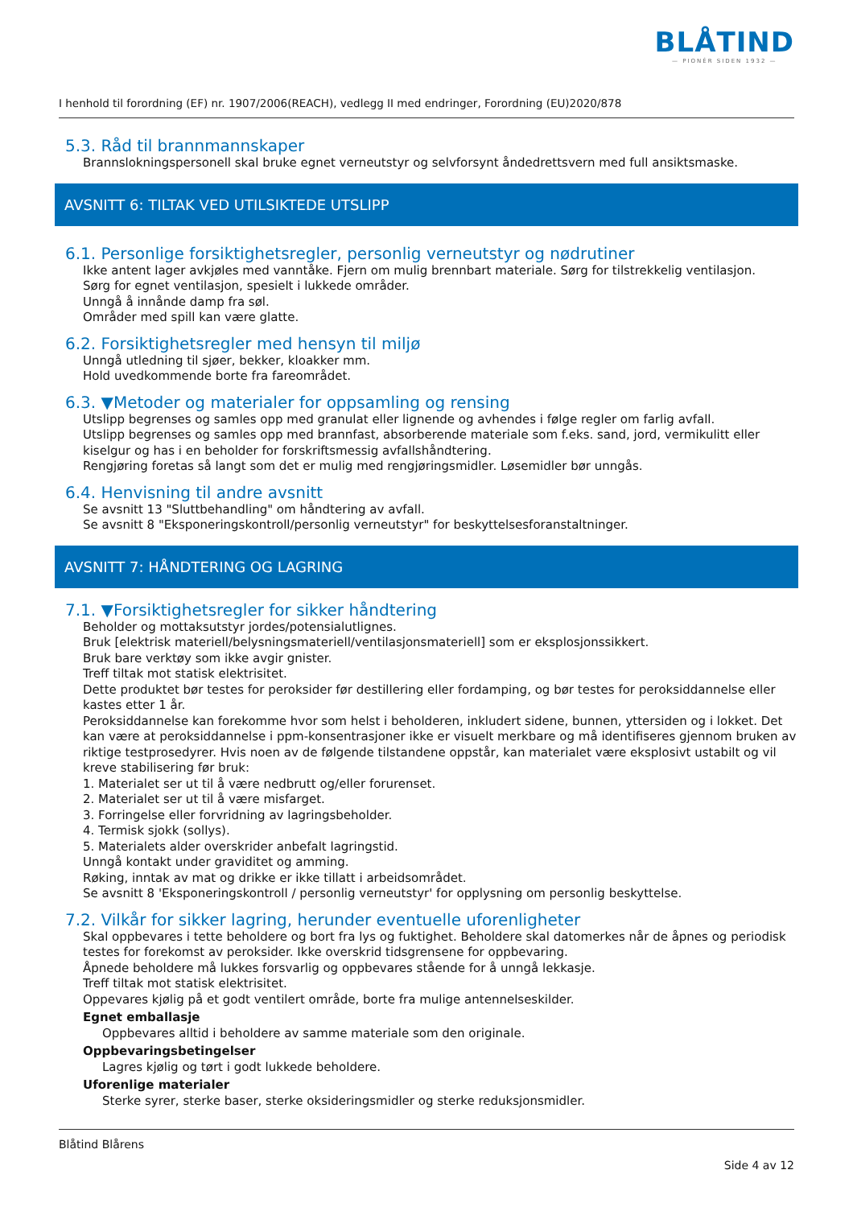BLÅTIND
— PIONÉR SIDEN 1932 —
I henhold til forordning (EF) nr. 1907/2006(REACH), vedlegg II med endringer, Forordning (EU)2020/878
5.3. Råd til brannmannskaper
Brannslokningspersonell skal bruke egnet verneutstyr og selvforsynt åndedrettsvern med full ansiktsmaske.
AVSNITT 6: TILTAK VED UTILSIKTEDE UTSLIPP
6.1. Personlige forsiktighetsregler, personlig verneutstyr og nødrutiner
Ikke antent lager avkjøles med vanntåke. Fjern om mulig brennbart materiale. Sørg for tilstrekkelig ventilasjon.
Sørg for egnet ventilasjon, spesielt i lukkede områder.
Unngå å innånde damp fra søl.
Områder med spill kan være glatte.
6.2. Forsiktighetsregler med hensyn til miljø
Unngå utledning til sjøer, bekker, kloakker mm.
Hold uvedkommende borte fra fareområdet.
6.3. ▼Metoder og materialer for oppsamling og rensing
Utslipp begrenses og samles opp med granulat eller lignende og avhendes i følge regler om farlig avfall.
Utslipp begrenses og samles opp med brannfast, absorberende materiale som f.eks. sand, jord, vermikulitt eller kiselgur og has i en beholder for forskriftsmessig avfallshåndtering.
Rengjøring foretas så langt som det er mulig med rengjøringsmidler. Løsemidler bør unngås.
6.4. Henvisning til andre avsnitt
Se avsnitt 13 "Sluttbehandling" om håndtering av avfall.
Se avsnitt 8 "Eksponeringskontroll/personlig verneutstyr" for beskyttelsesforanstaltninger.
AVSNITT 7: HÅNDTERING OG LAGRING
7.1. ▼Forsiktighetsregler for sikker håndtering
Beholder og mottaksutstyr jordes/potensialutlignes.
Bruk [elektrisk materiell/belysningsmateriell/ventilasjonsmateriell] som er eksplosjonssikkert.
Bruk bare verktøy som ikke avgir gnister.
Treff tiltak mot statisk elektrisitet.
Dette produktet bør testes for peroksider før destillering eller fordamping, og bør testes for peroksiddannelse eller kastes etter 1 år.
Peroksiddannelse kan forekomme hvor som helst i beholderen, inkludert sidene, bunnen, yttersiden og i lokket. Det kan være at peroksiddannelse i ppm-konsentrasjoner ikke er visuelt merkbare og må identifiseres gjennom bruken av riktige testprosedyrer. Hvis noen av de følgende tilstandene oppstår, kan materialet være eksplosivt ustabilt og vil kreve stabilisering før bruk:
1. Materialet ser ut til å være nedbrutt og/eller forurenset.
2. Materialet ser ut til å være misfarget.
3. Forringelse eller forvridning av lagringsbeholder.
4. Termisk sjokk (sollys).
5. Materialets alder overskrider anbefalt lagringstid.
Unngå kontakt under graviditet og amming.
Røking, inntak av mat og drikke er ikke tillatt i arbeidsområdet.
Se avsnitt 8 'Eksponeringskontroll / personlig verneutstyr' for opplysning om personlig beskyttelse.
7.2. Vilkår for sikker lagring, herunder eventuelle uforenligheter
Skal oppbevares i tette beholdere og bort fra lys og fuktighet. Beholdere skal datomerkes når de åpnes og periodisk testes for forekomst av peroksider. Ikke overskrid tidsgrensene for oppbevaring.
Åpnede beholdere må lukkes forsvarlig og oppbevares stående for å unngå lekkasje.
Treff tiltak mot statisk elektrisitet.
Oppevares kjølig på et godt ventilert område, borte fra mulige antennelseskilder.
Egnet emballasje
Oppbevares alltid i beholdere av samme materiale som den originale.
Oppbevaringsbetingelser
Lagres kjølig og tørt i godt lukkede beholdere.
Uforenlige materialer
Sterke syrer, sterke baser, sterke oksideringsmidler og sterke reduksjonsmidler.
Blåtind Blårens
Side 4 av 12